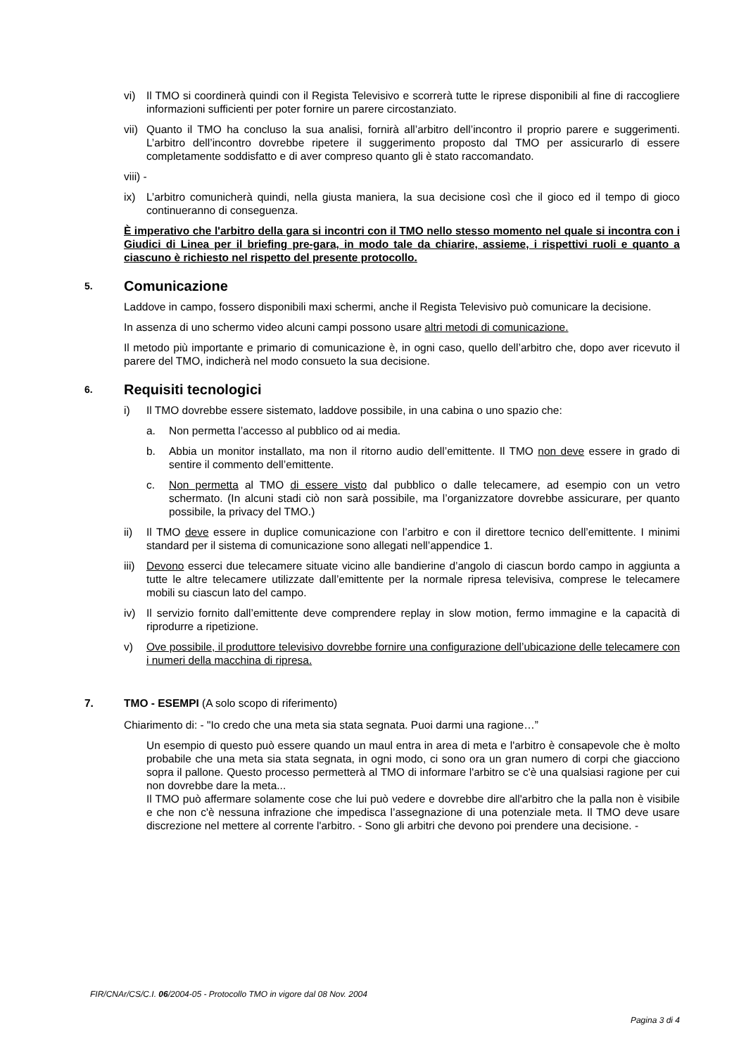vi) Il TMO si coordinerà quindi con il Regista Televisivo e scorrerà tutte le riprese disponibili al fine di raccogliere informazioni sufficienti per poter fornire un parere circostanziato.
vii) Quanto il TMO ha concluso la sua analisi, fornirà all’arbitro dell’incontro il proprio parere e suggerimenti. L’arbitro dell’incontro dovrebbe ripetere il suggerimento proposto dal TMO per assicurarlo di essere completamente soddisfatto e di aver compreso quanto gli è stato raccomandato.
viii) -
ix) L’arbitro comunicherà quindi, nella giusta maniera, la sua decisione così che il gioco ed il tempo di gioco continueranno di conseguenza.
È imperativo che l'arbitro della gara si incontri con il TMO nello stesso momento nel quale si incontra con i Giudici di Linea per il briefing pre-gara, in modo tale da chiarire, assieme, i rispettivi ruoli e quanto a ciascuno è richiesto nel rispetto del presente protocollo.
5. Comunicazione
Laddove in campo, fossero disponibili maxi schermi, anche il Regista Televisivo può comunicare la decisione.
In assenza di uno schermo video alcuni campi possono usare altri metodi di comunicazione.
Il metodo più importante e primario di comunicazione è, in ogni caso, quello dell’arbitro che, dopo aver ricevuto il parere del TMO, indicherà nel modo consueto la sua decisione.
6. Requisiti tecnologici
i) Il TMO dovrebbe essere sistemato, laddove possibile, in una cabina o uno spazio che:
a. Non permetta l’accesso al pubblico od ai media.
b. Abbia un monitor installato, ma non il ritorno audio dell’emittente. Il TMO non deve essere in grado di sentire il commento dell’emittente.
c. Non permetta al TMO di essere visto dal pubblico o dalle telecamere, ad esempio con un vetro schermato. (In alcuni stadi ciò non sarà possibile, ma l’organizzatore dovrebbe assicurare, per quanto possibile, la privacy del TMO.)
ii) Il TMO deve essere in duplice comunicazione con l’arbitro e con il direttore tecnico dell’emittente. I minimi standard per il sistema di comunicazione sono allegati nell’appendice 1.
iii) Devono esserci due telecamere situate vicino alle bandierine d’angolo di ciascun bordo campo in aggiunta a tutte le altre telecamere utilizzate dall’emittente per la normale ripresa televisiva, comprese le telecamere mobili su ciascun lato del campo.
iv) Il servizio fornito dall’emittente deve comprendere replay in slow motion, fermo immagine e la capacità di riprodurre a ripetizione.
v) Ove possibile, il produttore televisivo dovrebbe fornire una configurazione dell’ubicazione delle telecamere con i numeri della macchina di ripresa.
7. TMO - ESEMPI (A solo scopo di riferimento)
Chiarimento di: - "Io credo che una meta sia stata segnata. Puoi darmi una ragione…”
Un esempio di questo può essere quando un maul entra in area di meta e l'arbitro è consapevole che è molto probabile che una meta sia stata segnata, in ogni modo, ci sono ora un gran numero di corpi che giacciono sopra il pallone. Questo processo permetterà al TMO di informare l'arbitro se c'è una qualsiasi ragione per cui non dovrebbe dare la meta...
Il TMO può affermare solamente cose che lui può vedere e dovrebbe dire all'arbitro che la palla non è visibile e che non c'è nessuna infrazione che impedisca l’assegnazione di una potenziale meta. Il TMO deve usare discrezione nel mettere al corrente l'arbitro. - Sono gli arbitri che devono poi prendere una decisione. -
FIR/CNAr/CS/C.I. 06/2004-05 - Protocollo TMO in vigore dal 08 Nov. 2004
Pagina 3 di 4